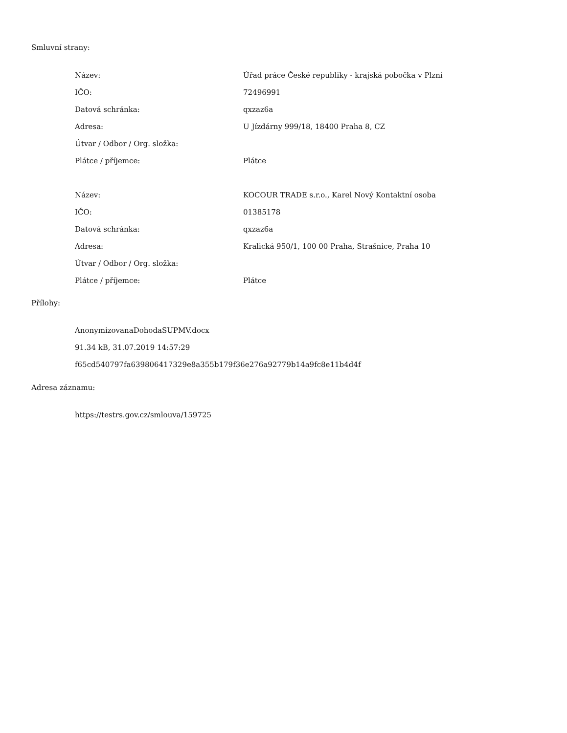Smluvní strany:
| Název: | Úřad práce České republiky - krajská pobočka v Plzni |
| IČO: | 72496991 |
| Datová schránka: | qxzaz6a |
| Adresa: | U Jízdárny 999/18, 18400 Praha 8, CZ |
| Útvar / Odbor / Org. složka: | |
| Plátce / příjemce: | Plátce |
| Název: | KOCOUR TRADE s.r.o., Karel Nový Kontaktní osoba |
| IČO: | 01385178 |
| Datová schránka: | qxzaz6a |
| Adresa: | Kralická 950/1, 100 00 Praha, Strašnice, Praha 10 |
| Útvar / Odbor / Org. složka: | |
| Plátce / příjemce: | Plátce |
Přílohy:
AnonymizovanaDohodaSUPMV.docx
91.34 kB, 31.07.2019 14:57:29
f65cd540797fa639806417329e8a355b179f36e276a92779b14a9fc8e11b4d4f
Adresa záznamu:
https://testrs.gov.cz/smlouva/159725